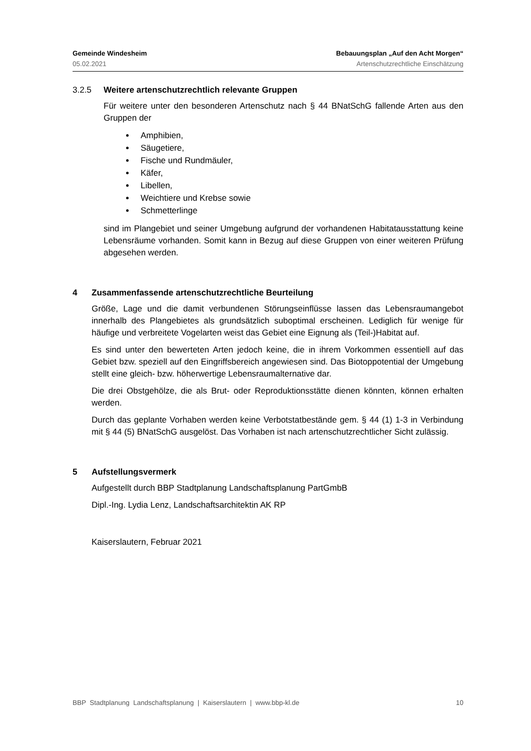Gemeinde Windesheim Bebauungsplan „Auf den Acht Morgen“
05.02.2021 Artenschutzrechtliche Einschätzung
3.2.5 Weitere artenschutzrechtlich relevante Gruppen
Für weitere unter den besonderen Artenschutz nach § 44 BNatSchG fallende Arten aus den Gruppen der
Amphibien,
Säugetiere,
Fische und Rundmäuler,
Käfer,
Libellen,
Weichtiere und Krebse sowie
Schmetterlinge
sind im Plangebiet und seiner Umgebung aufgrund der vorhandenen Habitatausstattung keine Lebensräume vorhanden. Somit kann in Bezug auf diese Gruppen von einer weiteren Prüfung abgesehen werden.
4 Zusammenfassende artenschutzrechtliche Beurteilung
Größe, Lage und die damit verbundenen Störungseinflüsse lassen das Lebensraumangebot innerhalb des Plangebietes als grundsätzlich suboptimal erscheinen. Lediglich für wenige für häufige und verbreitete Vogelarten weist das Gebiet eine Eignung als (Teil-)Habitat auf.
Es sind unter den bewerteten Arten jedoch keine, die in ihrem Vorkommen essentiell auf das Gebiet bzw. speziell auf den Eingriffsbereich angewiesen sind. Das Biotoppotential der Umgebung stellt eine gleich- bzw. höherwertige Lebensraumalternative dar.
Die drei Obstgehölze, die als Brut- oder Reproduktionsstätte dienen könnten, können erhalten werden.
Durch das geplante Vorhaben werden keine Verbotstatbestände gem. § 44 (1) 1-3 in Verbindung mit § 44 (5) BNatSchG ausgelöst. Das Vorhaben ist nach artenschutzrechtlicher Sicht zulässig.
5 Aufstellungsvermerk
Aufgestellt durch BBP Stadtplanung Landschaftsplanung PartGmbB
Dipl.-Ing. Lydia Lenz, Landschaftsarchitektin AK RP
Kaiserslautern, Februar 2021
BBP Stadtplanung Landschaftsplanung | Kaiserslautern | www.bbp-kl.de 10